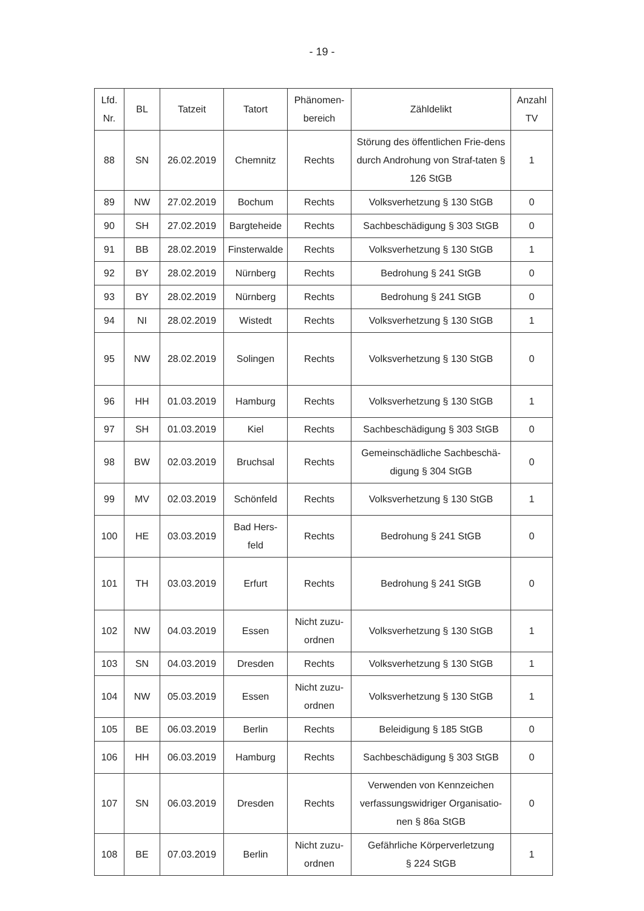- 19 -
| Lfd. Nr. | BL | Tatzeit | Tatort | Phänomen- bereich | Zähldelikt | Anzahl TV |
| --- | --- | --- | --- | --- | --- | --- |
| 88 | SN | 26.02.2019 | Chemnitz | Rechts | Störung des öffentlichen Frie-dens durch Androhung von Straf-taten § 126 StGB | 1 |
| 89 | NW | 27.02.2019 | Bochum | Rechts | Volksverhetzung § 130 StGB | 0 |
| 90 | SH | 27.02.2019 | Bargteheide | Rechts | Sachbeschädigung § 303 StGB | 0 |
| 91 | BB | 28.02.2019 | Finsterwalde | Rechts | Volksverhetzung § 130 StGB | 1 |
| 92 | BY | 28.02.2019 | Nürnberg | Rechts | Bedrohung § 241 StGB | 0 |
| 93 | BY | 28.02.2019 | Nürnberg | Rechts | Bedrohung § 241 StGB | 0 |
| 94 | NI | 28.02.2019 | Wistedt | Rechts | Volksverhetzung § 130 StGB | 1 |
| 95 | NW | 28.02.2019 | Solingen | Rechts | Volksverhetzung § 130 StGB | 0 |
| 96 | HH | 01.03.2019 | Hamburg | Rechts | Volksverhetzung § 130 StGB | 1 |
| 97 | SH | 01.03.2019 | Kiel | Rechts | Sachbeschädigung § 303 StGB | 0 |
| 98 | BW | 02.03.2019 | Bruchsal | Rechts | Gemeinschädliche Sachbeschä-digung § 304 StGB | 0 |
| 99 | MV | 02.03.2019 | Schönfeld | Rechts | Volksverhetzung § 130 StGB | 1 |
| 100 | HE | 03.03.2019 | Bad Hers- feld | Rechts | Bedrohung § 241 StGB | 0 |
| 101 | TH | 03.03.2019 | Erfurt | Rechts | Bedrohung § 241 StGB | 0 |
| 102 | NW | 04.03.2019 | Essen | Nicht zuzu- ordnen | Volksverhetzung § 130 StGB | 1 |
| 103 | SN | 04.03.2019 | Dresden | Rechts | Volksverhetzung § 130 StGB | 1 |
| 104 | NW | 05.03.2019 | Essen | Nicht zuzu- ordnen | Volksverhetzung § 130 StGB | 1 |
| 105 | BE | 06.03.2019 | Berlin | Rechts | Beleidigung § 185 StGB | 0 |
| 106 | HH | 06.03.2019 | Hamburg | Rechts | Sachbeschädigung § 303 StGB | 0 |
| 107 | SN | 06.03.2019 | Dresden | Rechts | Verwenden von Kennzeichen verfassungswidriger Organisatio-nen § 86a StGB | 0 |
| 108 | BE | 07.03.2019 | Berlin | Nicht zuzu- ordnen | Gefährliche Körperverletzung § 224 StGB | 1 |